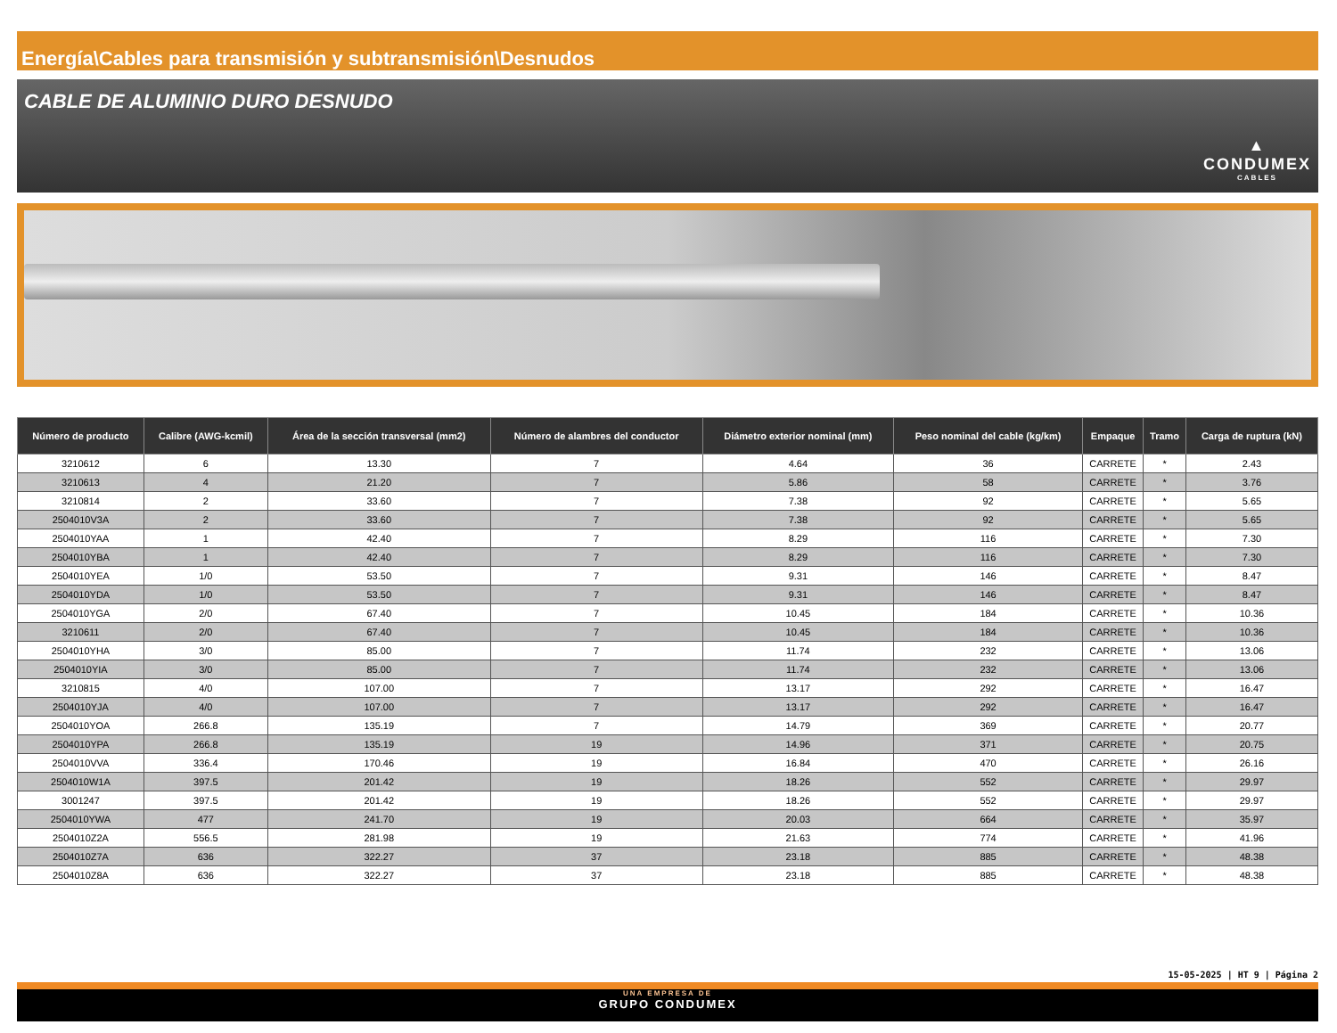Energía\Cables para transmisión y subtransmisión\Desnudos
CABLE DE ALUMINIO DURO DESNUDO
▲
CONDUMEX
CABLES
| Número de producto | Calibre (AWG-kcmil) | Área de la sección transversal (mm2) | Número de alambres del conductor | Diámetro exterior nominal (mm) | Peso nominal del cable (kg/km) | Empaque | Tramo | Carga de ruptura (kN) |
| --- | --- | --- | --- | --- | --- | --- | --- | --- |
| 3210612 | 6 | 13.30 | 7 | 4.64 | 36 | CARRETE | * | 2.43 |
| 3210613 | 4 | 21.20 | 7 | 5.86 | 58 | CARRETE | * | 3.76 |
| 3210814 | 2 | 33.60 | 7 | 7.38 | 92 | CARRETE | * | 5.65 |
| 2504010V3A | 2 | 33.60 | 7 | 7.38 | 92 | CARRETE | * | 5.65 |
| 2504010YAA | 1 | 42.40 | 7 | 8.29 | 116 | CARRETE | * | 7.30 |
| 2504010YBA | 1 | 42.40 | 7 | 8.29 | 116 | CARRETE | * | 7.30 |
| 2504010YEA | 1/0 | 53.50 | 7 | 9.31 | 146 | CARRETE | * | 8.47 |
| 2504010YDA | 1/0 | 53.50 | 7 | 9.31 | 146 | CARRETE | * | 8.47 |
| 2504010YGA | 2/0 | 67.40 | 7 | 10.45 | 184 | CARRETE | * | 10.36 |
| 3210611 | 2/0 | 67.40 | 7 | 10.45 | 184 | CARRETE | * | 10.36 |
| 2504010YHA | 3/0 | 85.00 | 7 | 11.74 | 232 | CARRETE | * | 13.06 |
| 2504010YIA | 3/0 | 85.00 | 7 | 11.74 | 232 | CARRETE | * | 13.06 |
| 3210815 | 4/0 | 107.00 | 7 | 13.17 | 292 | CARRETE | * | 16.47 |
| 2504010YJA | 4/0 | 107.00 | 7 | 13.17 | 292 | CARRETE | * | 16.47 |
| 2504010YOA | 266.8 | 135.19 | 7 | 14.79 | 369 | CARRETE | * | 20.77 |
| 2504010YPA | 266.8 | 135.19 | 19 | 14.96 | 371 | CARRETE | * | 20.75 |
| 2504010VVA | 336.4 | 170.46 | 19 | 16.84 | 470 | CARRETE | * | 26.16 |
| 2504010W1A | 397.5 | 201.42 | 19 | 18.26 | 552 | CARRETE | * | 29.97 |
| 3001247 | 397.5 | 201.42 | 19 | 18.26 | 552 | CARRETE | * | 29.97 |
| 2504010YWA | 477 | 241.70 | 19 | 20.03 | 664 | CARRETE | * | 35.97 |
| 2504010Z2A | 556.5 | 281.98 | 19 | 21.63 | 774 | CARRETE | * | 41.96 |
| 2504010Z7A | 636 | 322.27 | 37 | 23.18 | 885 | CARRETE | * | 48.38 |
| 2504010Z8A | 636 | 322.27 | 37 | 23.18 | 885 | CARRETE | * | 48.38 |
15-05-2025 | HT 9 | Página 2
UNA EMPRESA DE
GRUPO CONDUMEX